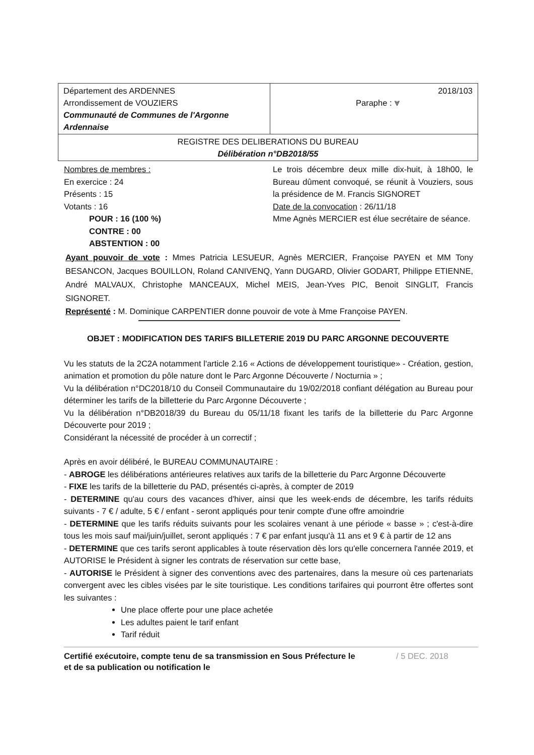| Département des ARDENNES Arrondissement de VOUZIERS Communauté de Communes de l'Argonne Ardennaise | 2018/103 Paraphe : ⩔ |
| REGISTRE DES DELIBERATIONS DU BUREAU Délibération n°DB2018/55 | |
Nombres de membres :
En exercice : 24
Présents : 15
Votants : 16
POUR : 16 (100 %)
CONTRE : 00
ABSTENTION : 00
Le trois décembre deux mille dix-huit, à 18h00, le Bureau dûment convoqué, se réunit à Vouziers, sous la présidence de M. Francis SIGNORET
Date de la convocation : 26/11/18
Mme Agnès MERCIER est élue secrétaire de séance.
Ayant pouvoir de vote : Mmes Patricia LESUEUR, Agnès MERCIER, Françoise PAYEN et MM Tony BESANCON, Jacques BOUILLON, Roland CANIVENQ, Yann DUGARD, Olivier GODART, Philippe ETIENNE, André MALVAUX, Christophe MANCEAUX, Michel MEIS, Jean-Yves PIC, Benoit SINGLIT, Francis SIGNORET.
Représenté : M. Dominique CARPENTIER donne pouvoir de vote à Mme Françoise PAYEN.
OBJET : MODIFICATION DES TARIFS BILLETERIE 2019 DU PARC ARGONNE DECOUVERTE
Vu les statuts de la 2C2A notamment l'article 2.16 « Actions de développement touristique» - Création, gestion, animation et promotion du pôle nature dont le Parc Argonne Découverte / Nocturnia » ;
Vu la délibération n°DC2018/10 du Conseil Communautaire du 19/02/2018 confiant délégation au Bureau pour déterminer les tarifs de la billetterie du Parc Argonne Découverte ;
Vu la délibération n°DB2018/39 du Bureau du 05/11/18 fixant les tarifs de la billetterie du Parc Argonne Découverte pour 2019 ;
Considérant la nécessité de procéder à un correctif ;
Après en avoir délibéré, le BUREAU COMMUNAUTAIRE :
- ABROGE les délibérations antérieures relatives aux tarifs de la billetterie du Parc Argonne Découverte
- FIXE les tarifs de la billetterie du PAD, présentés ci-après, à compter de 2019
- DETERMINE qu'au cours des vacances d'hiver, ainsi que les week-ends de décembre, les tarifs réduits suivants - 7 € / adulte, 5 € / enfant - seront appliqués pour tenir compte d'une offre amoindrie
- DETERMINE que les tarifs réduits suivants pour les scolaires venant à une période « basse » ; c'est-à-dire tous les mois sauf mai/juin/juillet, seront appliqués : 7 € par enfant jusqu'à 11 ans et 9 € à partir de 12 ans
- DETERMINE que ces tarifs seront applicables à toute réservation dès lors qu'elle concernera l'année 2019, et AUTORISE le Président à signer les contrats de réservation sur cette base,
- AUTORISE le Président à signer des conventions avec des partenaires, dans la mesure où ces partenariats convergent avec les cibles visées par le site touristique. Les conditions tarifaires qui pourront être offertes sont les suivantes :
Une place offerte pour une place achetée
Les adultes paient le tarif enfant
Tarif réduit
Certifié exécutoire, compte tenu de sa transmission en Sous Préfecture le
et de sa publication ou notification le / 5 DEC. 2018